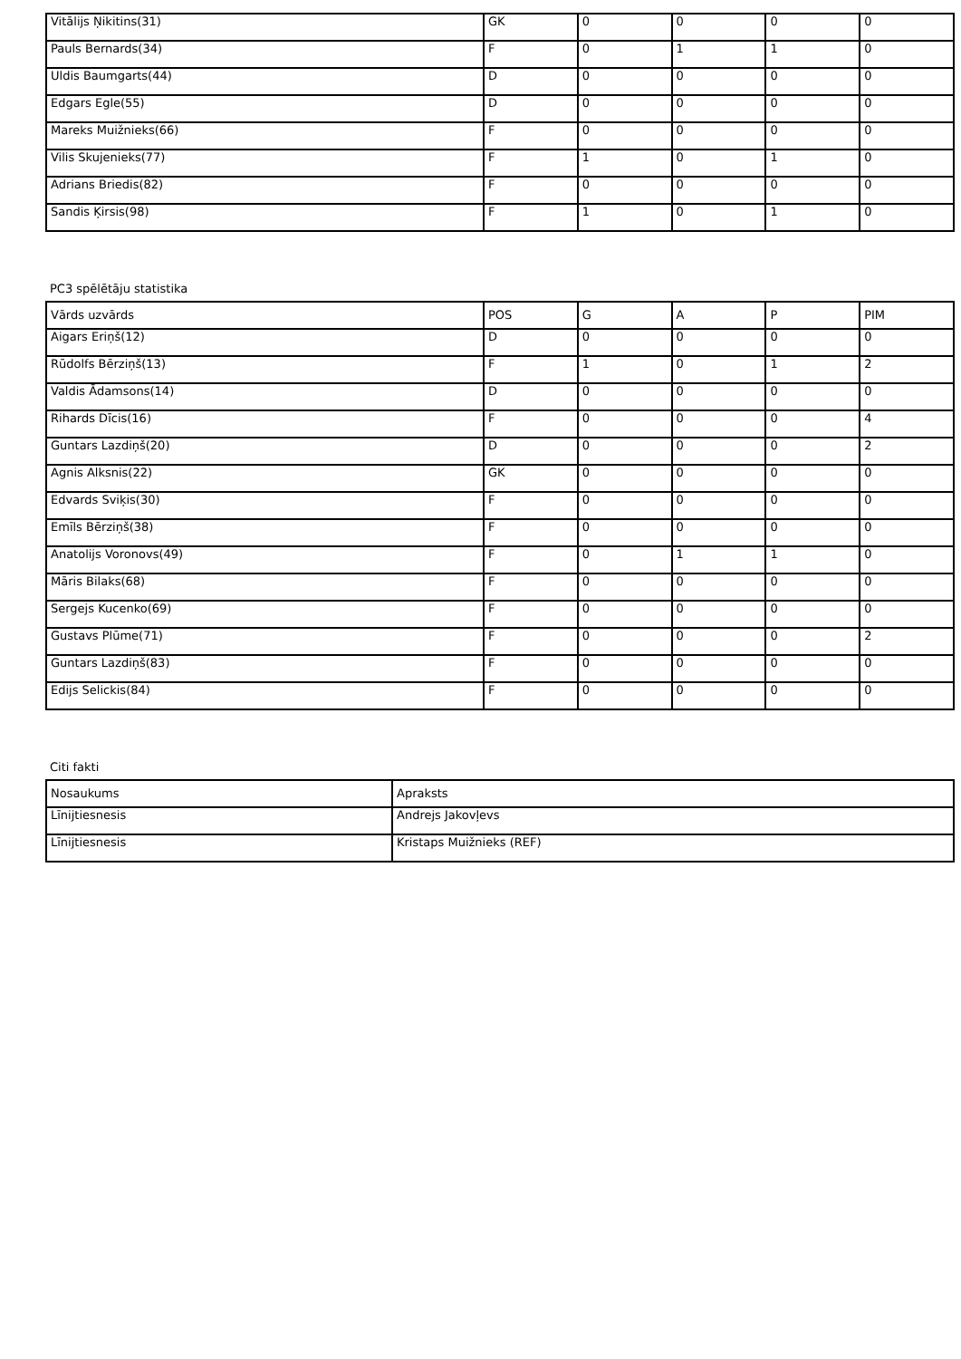| Vitālijs Ņikitins(31) | GK | 0 | 0 | 0 | 0 |
| Pauls Bernards(34) | F | 0 | 1 | 1 | 0 |
| Uldis Baumgarts(44) | D | 0 | 0 | 0 | 0 |
| Edgars Egle(55) | D | 0 | 0 | 0 | 0 |
| Mareks Muižnieks(66) | F | 0 | 0 | 0 | 0 |
| Vilis Skujenieks(77) | F | 1 | 0 | 1 | 0 |
| Adrians Briedis(82) | F | 0 | 0 | 0 | 0 |
| Sandis Ķirsis(98) | F | 1 | 0 | 1 | 0 |
PC3 spēlētāju statistika
| Vārds uzvārds | POS | G | A | P | PIM |
| --- | --- | --- | --- | --- | --- |
| Aigars Eriņš(12) | D | 0 | 0 | 0 | 0 |
| Rūdolfs Bērziņš(13) | F | 1 | 0 | 1 | 2 |
| Valdis Ādamsons(14) | D | 0 | 0 | 0 | 0 |
| Rihards Dīcis(16) | F | 0 | 0 | 0 | 4 |
| Guntars Lazdiņš(20) | D | 0 | 0 | 0 | 2 |
| Agnis Alksnis(22) | GK | 0 | 0 | 0 | 0 |
| Edvards Sviķis(30) | F | 0 | 0 | 0 | 0 |
| Emīls Bērziņš(38) | F | 0 | 0 | 0 | 0 |
| Anatolijs Voronovs(49) | F | 0 | 1 | 1 | 0 |
| Māris Bilaks(68) | F | 0 | 0 | 0 | 0 |
| Sergejs Kucenko(69) | F | 0 | 0 | 0 | 0 |
| Gustavs Plūme(71) | F | 0 | 0 | 0 | 2 |
| Guntars Lazdiņš(83) | F | 0 | 0 | 0 | 0 |
| Edijs Selickis(84) | F | 0 | 0 | 0 | 0 |
Citi fakti
| Nosaukums | Apraksts |
| --- | --- |
| Līnijtiesnesis | Andrejs Jakovļevs |
| Līnijtiesnesis | Kristaps Muižnieks (REF) |